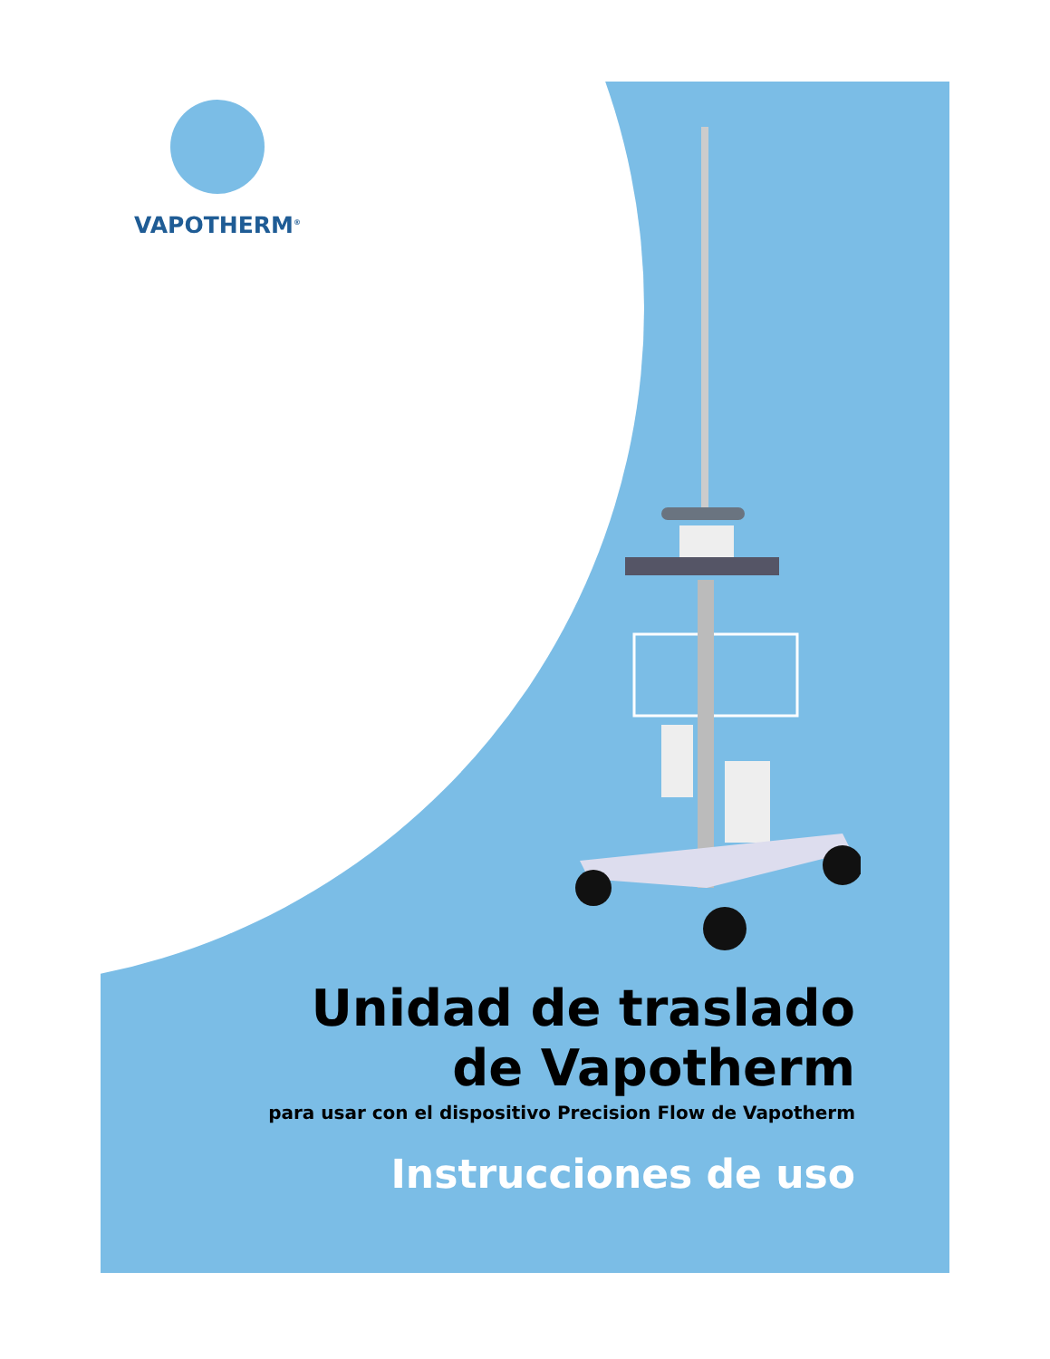VAPOTHERM<sup>®</sup>
Unidad de traslado
de Vapotherm
para usar con el dispositivo Precision Flow de Vapotherm
Instrucciones de uso